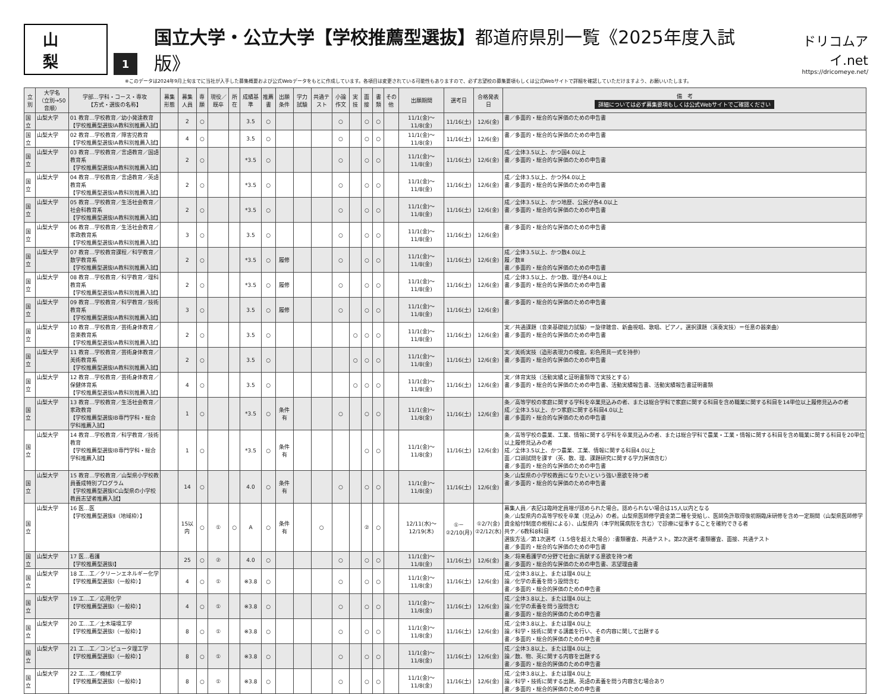山　梨
1
国立大学・公立大学【学校推薦型選抜】都道府県別一覧《2025年度入試版》
ドリコムアイ.net
https://dricomeye.net/
※このデータは2024年9月上旬までに当社が入手した募集概要および公式Webデータをもとに作成しています。各項目は変更されている可能性もありますので、必ず志望校の募集要項もしくは公式Webサイトで詳細を確認していただけますよう、お願いいたします。
| 立別 | 大学名 （立別→50音順） | 学部…学科・コース・専攻 【方式・選抜の名称】 | 募集形態 | 募集人員 | 専願 | 現役／既卒 | 所在 | 成績基準 | 推薦書 | 出願条件 | 学力試験 | 共通テスト | 小論作文 | 実技 | 面接 | 書類 | その他 | 出願期間 | 選考日 | 合格発表日 | 備 考 詳細については必ず募集要項もしくは公式Webサイトでご確認ください |
| --- | --- | --- | --- | --- | --- | --- | --- | --- | --- | --- | --- | --- | --- | --- | --- | --- | --- | --- | --- | --- | --- |
| 国立 | 山梨大学 | 01 教育…学校教育／幼小発達教育 【学校推薦型選抜IA教科別推薦入試】 | | 2 | ○ | | | 3.5 | ○ | | | | ○ | | ○ | ○ | | 11/1(金)～11/8(金) | 11/16(土) | 12/6(金) | 書／多面的・総合的な評価のための申告書 |
| 国立 | 山梨大学 | 02 教育…学校教育／障害児教育 【学校推薦型選抜IA教科別推薦入試】 | | 4 | ○ | | | 3.5 | ○ | | | | ○ | | ○ | ○ | | 11/1(金)～11/8(金) | 11/16(土) | 12/6(金) | 書／多面的・総合的な評価のための申告書 |
| 国立 | 山梨大学 | 03 教育…学校教育／言語教育／国語教育系 【学校推薦型選抜IA教科別推薦入試】 | | 2 | ○ | | | *3.5 | ○ | | | | ○ | | ○ | ○ | | 11/1(金)～11/8(金) | 11/16(土) | 12/6(金) | 成／全体3.5以上、かつ国4.0以上 書／多面的・総合的な評価のための申告書 |
| 国立 | 山梨大学 | 04 教育…学校教育／言語教育／英語教育系 【学校推薦型選抜IA教科別推薦入試】 | | 2 | ○ | | | *3.5 | ○ | | | | ○ | | ○ | ○ | | 11/1(金)～11/8(金) | 11/16(土) | 12/6(金) | 成／全体3.5以上、かつ外4.0以上 書／多面的・総合的な評価のための申告書 |
| 国立 | 山梨大学 | 05 教育…学校教育／生活社会教育／社会科教育系 【学校推薦型選抜IA教科別推薦入試】 | | 2 | ○ | | | *3.5 | ○ | | | | ○ | | ○ | ○ | | 11/1(金)～11/8(金) | 11/16(土) | 12/6(金) | 成／全体3.5以上、かつ地歴、公民が各4.0以上 書／多面的・総合的な評価のための申告書 |
| 国立 | 山梨大学 | 06 教育…学校教育／生活社会教育／家政教育系 【学校推薦型選抜IA教科別推薦入試】 | | 3 | ○ | | | 3.5 | ○ | | | | ○ | | ○ | ○ | | 11/1(金)～11/8(金) | 11/16(土) | 12/6(金) | 書／多面的・総合的な評価のための申告書 |
| 国立 | 山梨大学 | 07 教育…学校教育課程／科学教育／数学教育系 【学校推薦型選抜IA教科別推薦入試】 | | 2 | ○ | | | *3.5 | ○ | 履修 | | | ○ | | ○ | ○ | | 11/1(金)～11/8(金) | 11/16(土) | 12/6(金) | 成／全体3.5以上、かつ数4.0以上 履／数Ⅲ 書／多面的・総合的な評価のための申告書 |
| 国立 | 山梨大学 | 08 教育…学校教育／科学教育／理科教育系 【学校推薦型選抜IA教科別推薦入試】 | | 2 | ○ | | | *3.5 | ○ | 履修 | | | ○ | | ○ | ○ | | 11/1(金)～11/8(金) | 11/16(土) | 12/6(金) | 成／全体3.5以上、かつ数、理が各4.0以上 書／多面的・総合的な評価のための申告書 |
| 国立 | 山梨大学 | 09 教育…学校教育／科学教育／技術教育系 【学校推薦型選抜IA教科別推薦入試】 | | 3 | ○ | | | 3.5 | ○ | 履修 | | | ○ | | ○ | ○ | | 11/1(金)～11/8(金) | 11/16(土) | 12/6(金) | 書／多面的・総合的な評価のための申告書 |
| 国立 | 山梨大学 | 10 教育…学校教育／芸術身体教育／音楽教育系 【学校推薦型選抜IA教科別推薦入試】 | | 2 | ○ | | | 3.5 | ○ | | | | | ○ | ○ | ○ | | 11/1(金)～11/8(金) | 11/16(土) | 12/6(金) | 実／共通課題（音楽基礎能力試験）＝旋律聴音、新曲視唱、歌唱、ピアノ。選択課題（演奏実技）＝任意の器楽曲） 書／多面的・総合的な評価のための申告書 |
| 国立 | 山梨大学 | 11 教育…学校教育／芸術身体教育／美術教育系 【学校推薦型選抜IA教科別推薦入試】 | | 2 | ○ | | | 3.5 | ○ | | | | | ○ | ○ | ○ | | 11/1(金)～11/8(金) | 11/16(土) | 12/6(金) | 実／美術実技（造形表現力の検査。彩色用具一式を持参） 書／多面的・総合的な評価のための申告書 |
| 国立 | 山梨大学 | 12 教育…学校教育／芸術身体教育／保健体育系 【学校推薦型選抜IA教科別推薦入試】 | | 4 | ○ | | | 3.5 | ○ | | | | | ○ | ○ | ○ | | 11/1(金)～11/8(金) | 11/16(土) | 12/6(金) | 実／体育実技（活動実績と証明書類等で実技とする） 書／多面的・総合的な評価のための申告書、活動実績報告書、活動実績報告書証明書類 |
| 国立 | 山梨大学 | 13 教育…学校教育／生活社会教育／家政教育 【学校推薦型選抜IB専門学科・総合学科推薦入試】 | | 1 | ○ | | | *3.5 | ○ | 条件有 | | | ○ | | ○ | ○ | | 11/1(金)～11/8(金) | 11/16(土) | 12/6(金) | 条／高等学校の家庭に関する学科を卒業見込みの者、または総合学科で家庭に関する科目を含め職業に関する科目を14単位以上履修見込みの者 成／全体3.5以上、かつ家庭に関する科目4.0以上 書／多面的・総合的な評価のための申告書 |
| 国立 | 山梨大学 | 14 教育…学校教育／科学教育／技術教育 【学校推薦型選抜IB専門学科・総合学科推薦入試】 | | 1 | ○ | | | *3.5 | ○ | 条件有 | | | | | ○ | ○ | | 11/1(金)～11/8(金) | 11/16(土) | 12/6(金) | 条／高等学校の農業、工業、情報に関する学科を卒業見込みの者、または総合学科で農業・工業・情報に関する科目を含め職業に関する科目を20単位以上履修見込みの者 成／全体3.5以上、かつ農業、工業、情報に関する科目4.0以上 面／口頭試問を課す（英、数、理、課題研究に関する学力評価含む） 書／多面的・総合的な評価のための申告書 |
| 国立 | 山梨大学 | 15 教育…学校教育／山梨県小学校教員養成特別プログラム 【学校推薦型選抜IC山梨県の小学校教員志望者推薦入試】 | | 14 | ○ | | | 4.0 | ○ | 条件有 | | | ○ | | ○ | ○ | | 11/1(金)～11/8(金) | 11/16(土) | 12/6(金) | 条／山梨県の小学校教員になりたいという強い意欲を持つ者 書／多面的・総合的な評価のための申告書 |
| 国立 | 山梨大学 | 16 医…医 【学校推薦型選抜Ⅱ（地域枠）】 | | 15以内 | ○ | ① | ○ | A | ○ | 条件有 | | ○ | | | ② | ○ | | 12/11(水)～12/19(木) | ①－ ②2/10(月) | ①2/7(金) ②2/12(水) | 募集人員／表記は臨時定員増が認められた場合。認められない場合は15人以内となる 条／山梨県内の高等学校を卒業（見込み）の者。山梨県医師修学資金第二種を受給し、医師免許取得後初期臨床研修を含め一定期間（山梨県医師修学資金給付制度の規程による）、山梨県内（本学附属病院を含む）で診療に従事することを確約できる者 共テ／6教科8科目 選抜方法／第1次選考（1.5倍を超えた場合）:書類審査、共通テスト。第2次選考:書類審査、面接、共通テスト 書／多面的・総合的な評価のための申告書 |
| 国立 | 山梨大学 | 17 医…看護 【学校推薦型選抜I】 | | 25 | ○ | ② | | 4.0 | ○ | | | | ○ | | ○ | ○ | | 11/1(金)～11/8(金) | 11/16(土) | 12/6(金) | 条／将来看護学の分野で社会に貢献する意欲を持つ者 書／多面的・総合的な評価のための申告書、志望理由書 |
| 国立 | 山梨大学 | 18 工…工／クリーンエネルギー化学 【学校推薦型選抜I（一般枠）】 | | 4 | ○ | ① | | ※3.8 | ○ | | | | ○ | | ○ | ○ | | 11/1(金)～11/8(金) | 11/16(土) | 12/6(金) | 成／全体3.8以上、または理4.0以上 論／化学の素養を問う設問含む 書／多面的・総合的評価のための申告書 |
| 国立 | 山梨大学 | 19 工…工／応用化学 【学校推薦型選抜I（一般枠）】 | | 4 | ○ | ① | | ※3.8 | ○ | | | | ○ | | ○ | ○ | | 11/1(金)～11/8(金) | 11/16(土) | 12/6(金) | 成／全体3.8以上、または理4.0以上 論／化学の素養を問う設問含む 書／多面的・総合的評価のための申告書 |
| 国立 | 山梨大学 | 20 工…工／土木環境工学 【学校推薦型選抜I（一般枠）】 | | 8 | ○ | ① | | ※3.8 | ○ | | | | ○ | | ○ | ○ | | 11/1(金)～11/8(金) | 11/16(土) | 12/6(金) | 成／全体3.8以上、または理4.0以上 論／科学・技術に関する講義を行い、その内容に関して出題する 書／多面的・総合的評価のための申告書 |
| 国立 | 山梨大学 | 21 工…工／コンピュータ理工学 【学校推薦型選抜I（一般枠）】 | | 8 | ○ | ① | | ※3.8 | ○ | | | | ○ | | ○ | ○ | | 11/1(金)～11/8(金) | 11/16(土) | 12/6(金) | 成／全体3.8以上、または理4.0以上 論／数、物、英に関する内容を出題する 書／多面的・総合的評価のための申告書 |
| 国立 | 山梨大学 | 22 工…工／機械工学 【学校推薦型選抜I（一般枠）】 | | 8 | ○ | ① | | ※3.8 | ○ | | | | ○ | | ○ | ○ | | 11/1(金)～11/8(金) | 11/16(土) | 12/6(金) | 成／全体3.8以上、または理4.0以上 論／科学・技術に関する出題。英語の素養を問う内容含む場合あり 書／多面的・総合的評価のための申告書 |